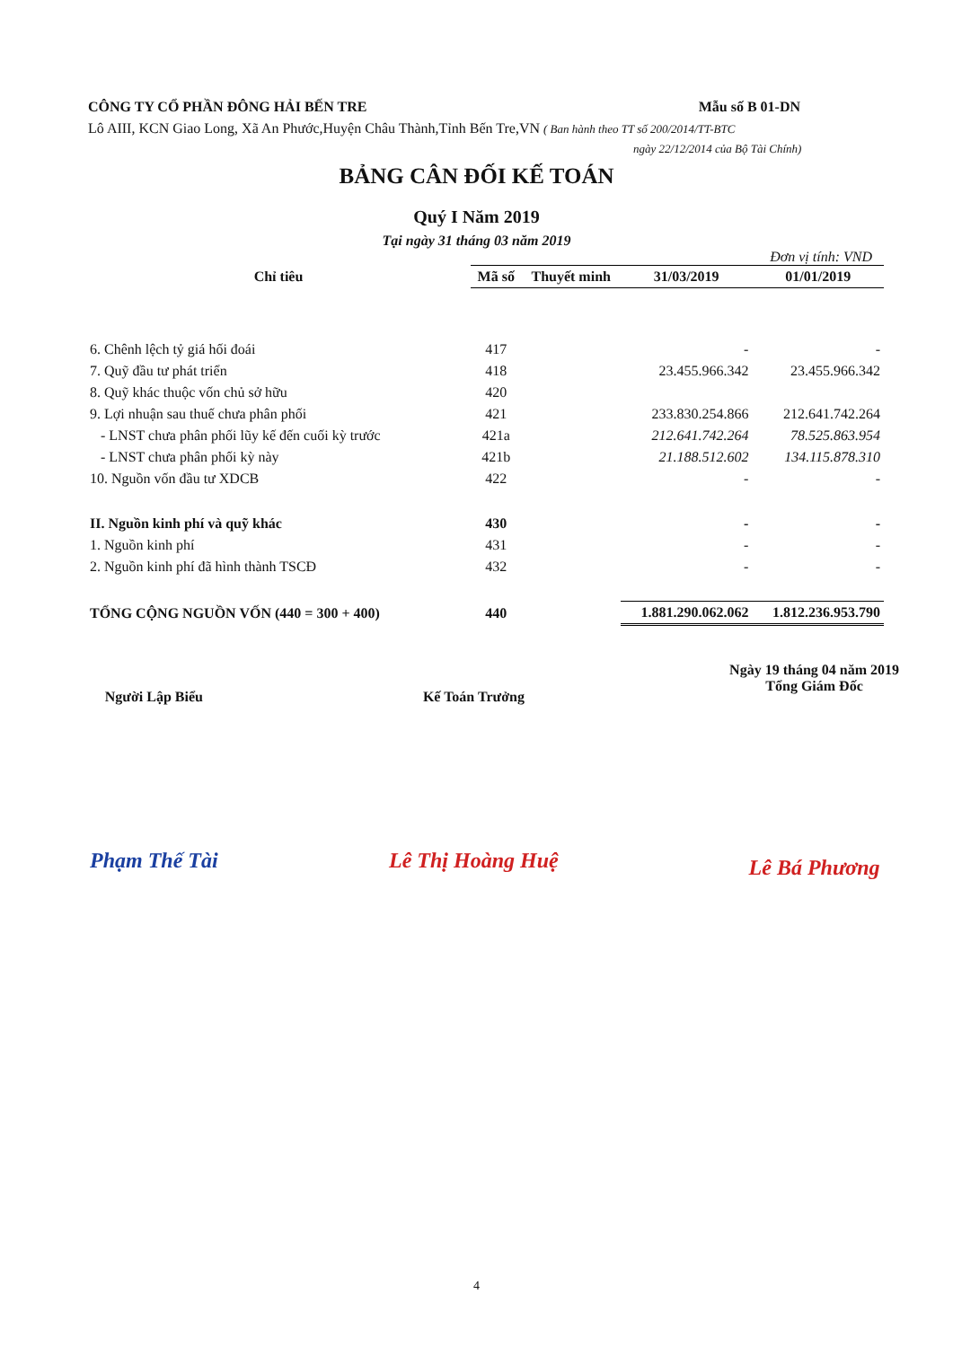CÔNG TY CỔ PHẦN ĐÔNG HẢI BẾN TRE Mẫu số B 01-DN
Lô AIII, KCN Giao Long, Xã An Phước,Huyện Châu Thành,Tỉnh Bến Tre,VN ( Ban hành theo TT số 200/2014/TT-BTC
ngày 22/12/2014 của Bộ Tài Chính)
BẢNG CÂN ĐỐI KẾ TOÁN
Quý I Năm 2019
Tại ngày 31 tháng 03 năm 2019
Đơn vị tính: VND
| Chỉ tiêu | Mã số | Thuyết minh | 31/03/2019 | 01/01/2019 |
| --- | --- | --- | --- | --- |
| 6. Chênh lệch tỷ giá hối đoái | 417 | | - | - |
| 7. Quỹ đầu tư phát triển | 418 | | 23.455.966.342 | 23.455.966.342 |
| 8. Quỹ khác thuộc vốn chủ sở hữu | 420 | | | |
| 9. Lợi nhuận sau thuế chưa phân phối | 421 | | 233.830.254.866 | 212.641.742.264 |
| - LNST chưa phân phối lũy kế đến cuối kỳ trước | 421a | | 212.641.742.264 | 78.525.863.954 |
| - LNST chưa phân phối kỳ này | 421b | | 21.188.512.602 | 134.115.878.310 |
| 10. Nguồn vốn đầu tư XDCB | 422 | | - | - |
| II. Nguồn kinh phí và quỹ khác | 430 | | - | - |
| 1. Nguồn kinh phí | 431 | | - | - |
| 2. Nguồn kinh phí đã hình thành TSCĐ | 432 | | - | - |
| TỔNG CỘNG NGUỒN VỐN (440 = 300 + 400) | 440 | | 1.881.290.062.062 | 1.812.236.953.790 |
Người Lập Biểu
Phạm Thế Tài
Kế Toán Trưởng
Lê Thị Hoàng Huệ
Ngày 19 tháng 04 năm 2019
Tổng Giám Đốc
Lê Bá Phương
4